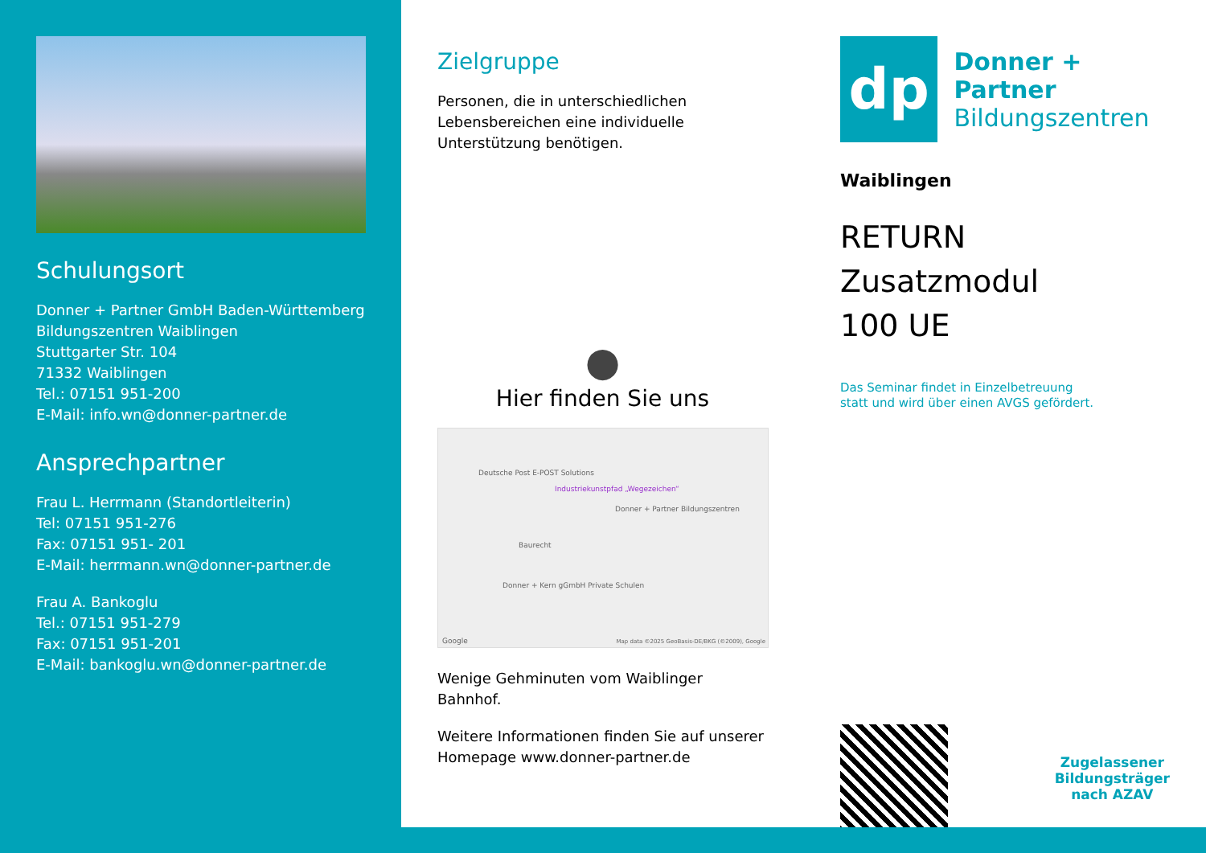Schulungsort
Donner + Partner GmbH Baden-Württemberg
Bildungszentren Waiblingen
Stuttgarter Str. 104
71332 Waiblingen
Tel.: 07151 951-200
E-Mail: info.wn@donner-partner.de
Ansprechpartner
Frau L. Herrmann (Standortleiterin)
Tel: 07151 951-276
Fax: 07151 951- 201
E-Mail: herrmann.wn@donner-partner.de
Frau A. Bankoglu
Tel.: 07151 951-279
Fax: 07151 951-201
E-Mail: bankoglu.wn@donner-partner.de
Zielgruppe
Personen, die in unterschiedlichen Lebensbereichen eine individuelle Unterstützung benötigen.
●
Hier finden Sie uns
Deutsche Post E-POST Solutions
Industriekunstpfad „Wegezeichen“Donner + Partner Bildungszentren
Baurecht
Donner + Kern gGmbH Private Schulen
Google Map data ©2025 GeoBasis-DE/BKG (©2009), Google
Wenige Gehminuten vom Waiblinger Bahnhof.
Weitere Informationen finden Sie auf unserer Homepage www.donner-partner.de
dp
Donner + Partner
Bildungszentren
Waiblingen
RETURN Zusatzmodul
100 UE
Das Seminar findet in Einzelbetreuung
statt und wird über einen AVGS gefördert.
Zugelassener
Bildungsträger
nach AZAV